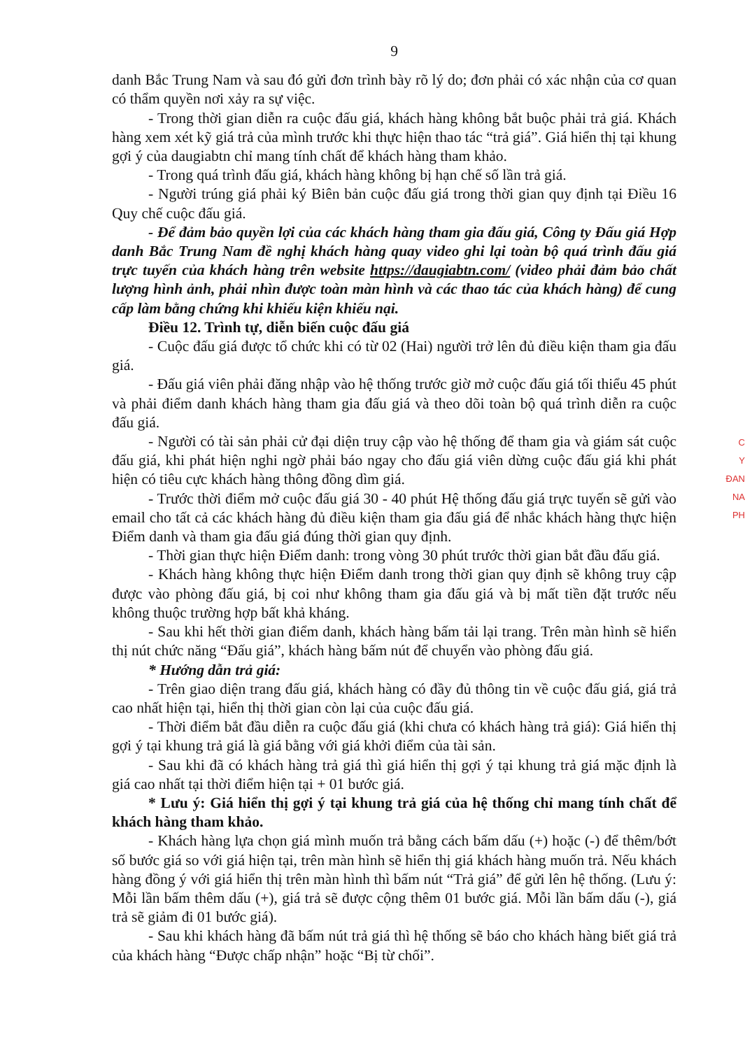9
danh Bắc Trung Nam và sau đó gửi đơn trình bày rõ lý do; đơn phải có xác nhận của cơ quan có thẩm quyền nơi xảy ra sự việc.
- Trong thời gian diễn ra cuộc đấu giá, khách hàng không bắt buộc phải trả giá. Khách hàng xem xét kỹ giá trả của mình trước khi thực hiện thao tác “trả giá”. Giá hiển thị tại khung gợi ý của daugiabtn chỉ mang tính chất để khách hàng tham khảo.
- Trong quá trình đấu giá, khách hàng không bị hạn chế số lần trả giá.
- Người trúng giá phải ký Biên bản cuộc đấu giá trong thời gian quy định tại Điều 16 Quy chế cuộc đấu giá.
- Để đảm bảo quyền lợi của các khách hàng tham gia đấu giá, Công ty Đấu giá Hợp danh Bắc Trung Nam đề nghị khách hàng quay video ghi lại toàn bộ quá trình đấu giá trực tuyến của khách hàng trên website https://daugiabtn.com/ (video phải đảm bảo chất lượng hình ảnh, phải nhìn được toàn màn hình và các thao tác của khách hàng) để cung cấp làm bằng chứng khi khiếu kiện khiếu nại.
Điều 12. Trình tự, diễn biến cuộc đấu giá
- Cuộc đấu giá được tổ chức khi có từ 02 (Hai) người trở lên đủ điều kiện tham gia đấu giá.
- Đấu giá viên phải đăng nhập vào hệ thống trước giờ mở cuộc đấu giá tối thiểu 45 phút và phải điểm danh khách hàng tham gia đấu giá và theo dõi toàn bộ quá trình diễn ra cuộc đấu giá.
- Người có tài sản phải cử đại diện truy cập vào hệ thống để tham gia và giám sát cuộc đấu giá, khi phát hiện nghi ngờ phải báo ngay cho đấu giá viên dừng cuộc đấu giá khi phát hiện có tiêu cực khách hàng thông đồng dìm giá.
- Trước thời điểm mở cuộc đấu giá 30 - 40 phút Hệ thống đấu giá trực tuyến sẽ gửi vào email cho tất cả các khách hàng đủ điều kiện tham gia đấu giá để nhắc khách hàng thực hiện Điểm danh và tham gia đấu giá đúng thời gian quy định.
- Thời gian thực hiện Điểm danh: trong vòng 30 phút trước thời gian bắt đầu đấu giá.
- Khách hàng không thực hiện Điểm danh trong thời gian quy định sẽ không truy cập được vào phòng đấu giá, bị coi như không tham gia đấu giá và bị mất tiền đặt trước nếu không thuộc trường hợp bất khả kháng.
- Sau khi hết thời gian điểm danh, khách hàng bấm tải lại trang. Trên màn hình sẽ hiển thị nút chức năng “Đấu giá”, khách hàng bấm nút để chuyển vào phòng đấu giá.
* Hướng dẫn trả giá:
- Trên giao diện trang đấu giá, khách hàng có đầy đủ thông tin về cuộc đấu giá, giá trả cao nhất hiện tại, hiển thị thời gian còn lại của cuộc đấu giá.
- Thời điểm bắt đầu diễn ra cuộc đấu giá (khi chưa có khách hàng trả giá): Giá hiển thị gợi ý tại khung trả giá là giá bằng với giá khởi điểm của tài sản.
- Sau khi đã có khách hàng trả giá thì giá hiển thị gợi ý tại khung trả giá mặc định là giá cao nhất tại thời điểm hiện tại + 01 bước giá.
* Lưu ý: Giá hiển thị gợi ý tại khung trả giá của hệ thống chỉ mang tính chất để khách hàng tham khảo.
- Khách hàng lựa chọn giá mình muốn trả bằng cách bấm dấu (+) hoặc (-) để thêm/bớt số bước giá so với giá hiện tại, trên màn hình sẽ hiển thị giá khách hàng muốn trả. Nếu khách hàng đồng ý với giá hiển thị trên màn hình thì bấm nút “Trả giá” để gửi lên hệ thống. (Lưu ý: Mỗi lần bấm thêm dấu (+), giá trả sẽ được cộng thêm 01 bước giá. Mỗi lần bấm dấu (-), giá trả sẽ giảm đi 01 bước giá).
- Sau khi khách hàng đã bấm nút trả giá thì hệ thống sẽ báo cho khách hàng biết giá trả của khách hàng “Được chấp nhận” hoặc “Bị từ chối”.
C
Y
ĐAN
NA
PH